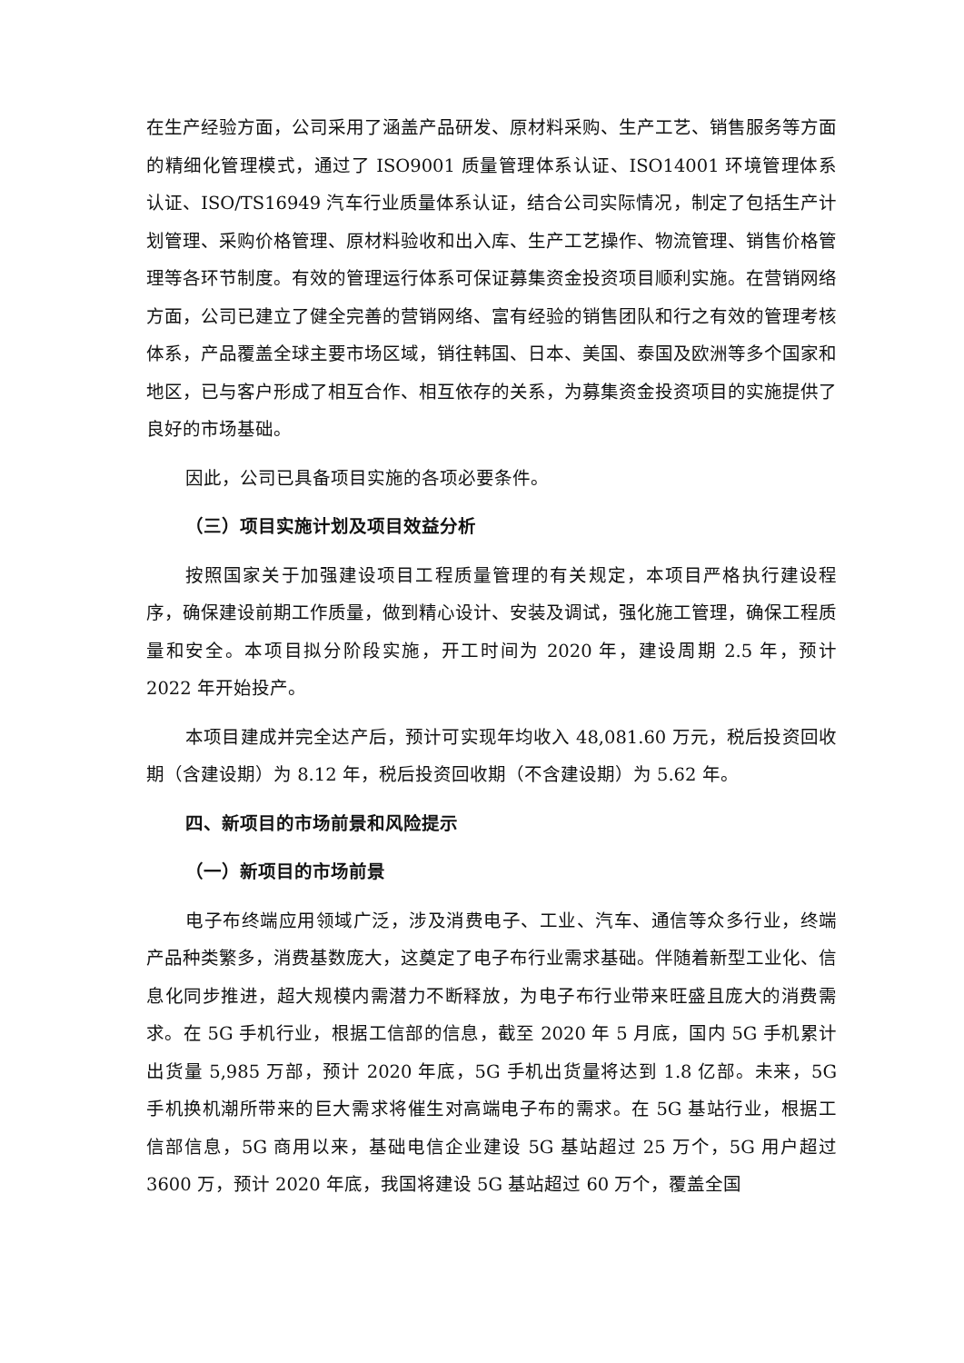在生产经验方面，公司采用了涵盖产品研发、原材料采购、生产工艺、销售服务等方面的精细化管理模式，通过了 ISO9001 质量管理体系认证、ISO14001 环境管理体系认证、ISO/TS16949 汽车行业质量体系认证，结合公司实际情况，制定了包括生产计划管理、采购价格管理、原材料验收和出入库、生产工艺操作、物流管理、销售价格管理等各环节制度。有效的管理运行体系可保证募集资金投资项目顺利实施。在营销网络方面，公司已建立了健全完善的营销网络、富有经验的销售团队和行之有效的管理考核体系，产品覆盖全球主要市场区域，销往韩国、日本、美国、泰国及欧洲等多个国家和地区，已与客户形成了相互合作、相互依存的关系，为募集资金投资项目的实施提供了良好的市场基础。
因此，公司已具备项目实施的各项必要条件。
（三）项目实施计划及项目效益分析
按照国家关于加强建设项目工程质量管理的有关规定，本项目严格执行建设程序，确保建设前期工作质量，做到精心设计、安装及调试，强化施工管理，确保工程质量和安全。本项目拟分阶段实施，开工时间为 2020 年，建设周期 2.5 年，预计 2022 年开始投产。
本项目建成并完全达产后，预计可实现年均收入 48,081.60 万元，税后投资回收期（含建设期）为 8.12 年，税后投资回收期（不含建设期）为 5.62 年。
四、新项目的市场前景和风险提示
（一）新项目的市场前景
电子布终端应用领域广泛，涉及消费电子、工业、汽车、通信等众多行业，终端产品种类繁多，消费基数庞大，这奠定了电子布行业需求基础。伴随着新型工业化、信息化同步推进，超大规模内需潜力不断释放，为电子布行业带来旺盛且庞大的消费需求。在 5G 手机行业，根据工信部的信息，截至 2020 年 5 月底，国内 5G 手机累计出货量 5,985 万部，预计 2020 年底，5G 手机出货量将达到 1.8 亿部。未来，5G 手机换机潮所带来的巨大需求将催生对高端电子布的需求。在 5G 基站行业，根据工信部信息，5G 商用以来，基础电信企业建设 5G 基站超过 25 万个，5G 用户超过 3600 万，预计 2020 年底，我国将建设 5G 基站超过 60 万个，覆盖全国